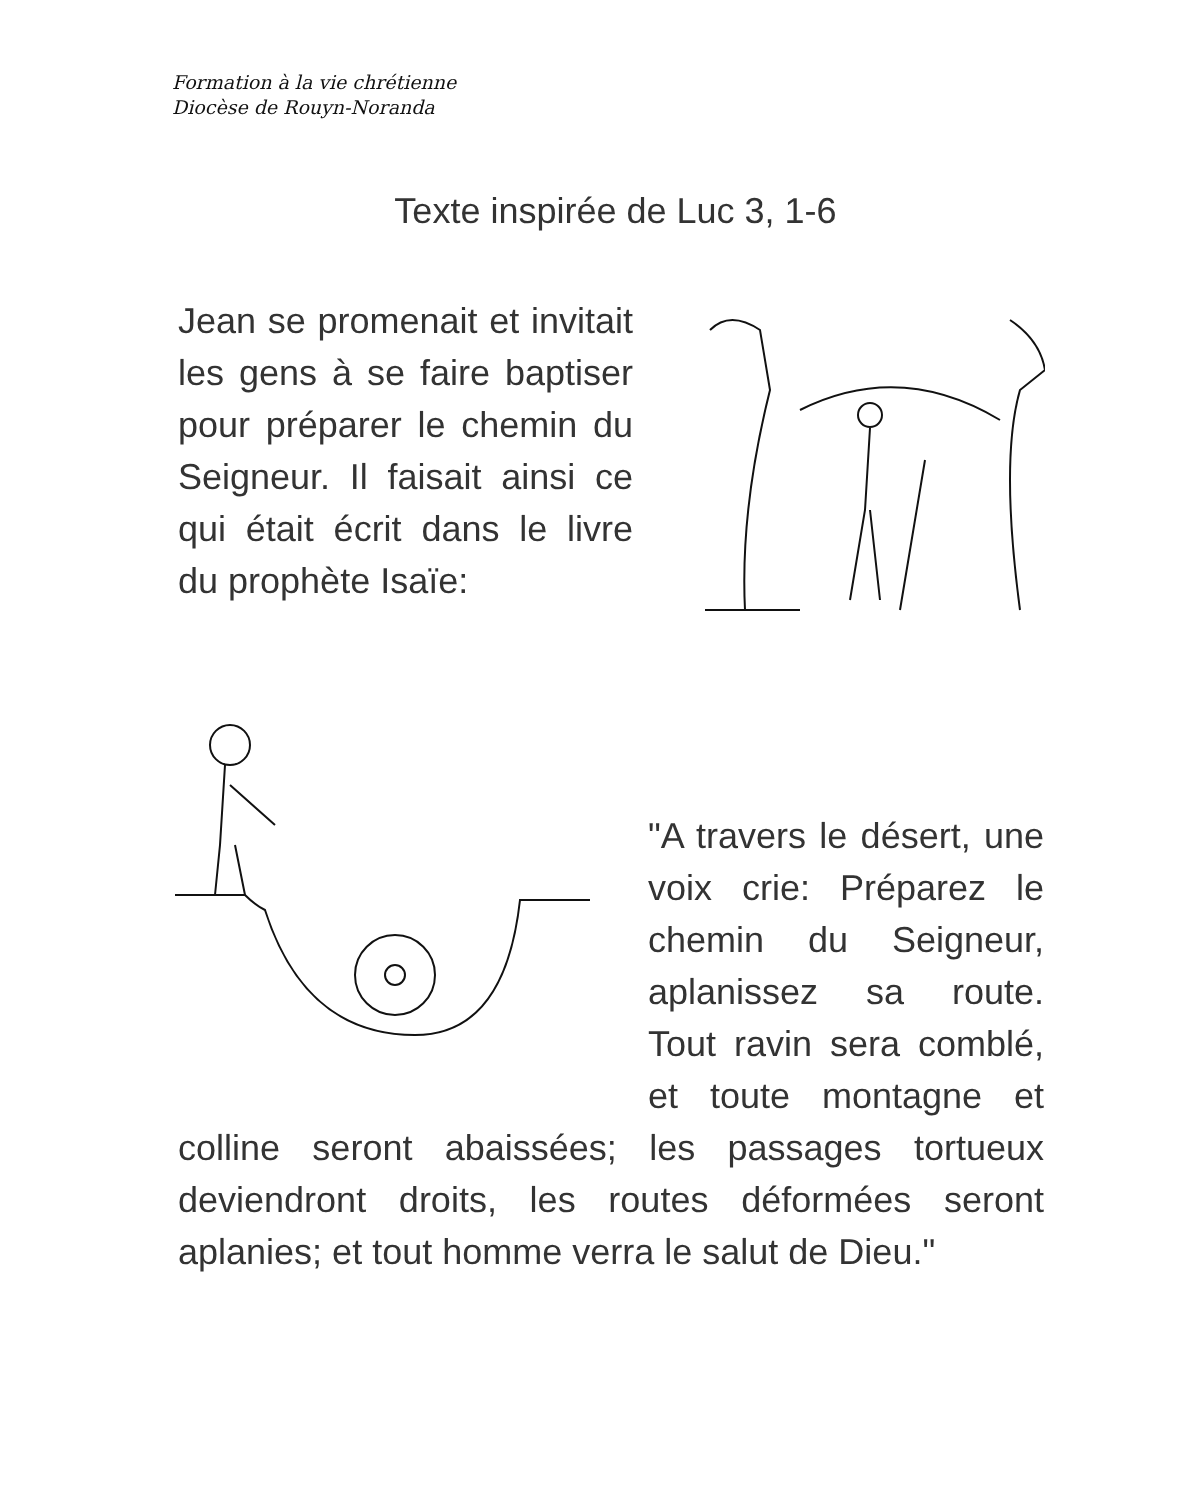Formation à la vie chrétienne
Diocèse de Rouyn-Noranda
Texte inspirée de Luc 3, 1-6
Jean se promenait et invitait les gens à se faire baptiser pour préparer le chemin du Seigneur. Il faisait ainsi ce qui était écrit dans le livre du prophète Isaïe:
"A travers le désert, une voix crie: Préparez le chemin du Seigneur, aplanissez sa route. Tout ravin sera comblé, et toute montagne et colline seront abaissées; les passages tortueux deviendront droits, les routes déformées seront aplanies; et tout homme verra le salut de Dieu."